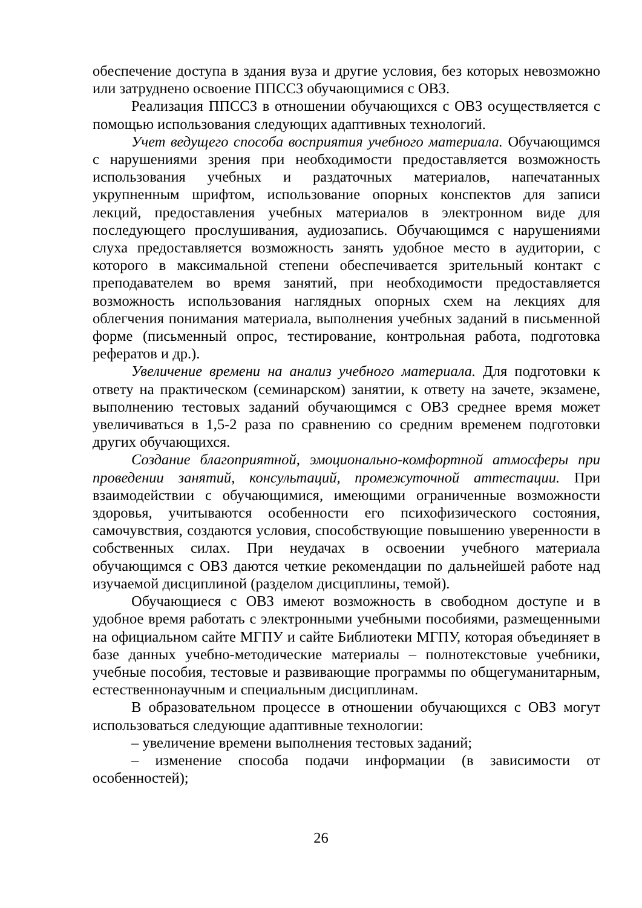обеспечение доступа в здания вуза и другие условия, без которых невозможно или затруднено освоение ППССЗ обучающимися с ОВЗ.
Реализация ППССЗ в отношении обучающихся с ОВЗ осуществляется с помощью использования следующих адаптивных технологий.
Учет ведущего способа восприятия учебного материала. Обучающимся с нарушениями зрения при необходимости предоставляется возможность использования учебных и раздаточных материалов, напечатанных укрупненным шрифтом, использование опорных конспектов для записи лекций, предоставления учебных материалов в электронном виде для последующего прослушивания, аудиозапись. Обучающимся с нарушениями слуха предоставляется возможность занять удобное место в аудитории, с которого в максимальной степени обеспечивается зрительный контакт с преподавателем во время занятий, при необходимости предоставляется возможность использования наглядных опорных схем на лекциях для облегчения понимания материала, выполнения учебных заданий в письменной форме (письменный опрос, тестирование, контрольная работа, подготовка рефератов и др.).
Увеличение времени на анализ учебного материала. Для подготовки к ответу на практическом (семинарском) занятии, к ответу на зачете, экзамене, выполнению тестовых заданий обучающимся с ОВЗ среднее время может увеличиваться в 1,5-2 раза по сравнению со средним временем подготовки других обучающихся.
Создание благоприятной, эмоционально-комфортной атмосферы при проведении занятий, консультаций, промежуточной аттестации. При взаимодействии с обучающимися, имеющими ограниченные возможности здоровья, учитываются особенности его психофизического состояния, самочувствия, создаются условия, способствующие повышению уверенности в собственных силах. При неудачах в освоении учебного материала обучающимся с ОВЗ даются четкие рекомендации по дальнейшей работе над изучаемой дисциплиной (разделом дисциплины, темой).
Обучающиеся с ОВЗ имеют возможность в свободном доступе и в удобное время работать с электронными учебными пособиями, размещенными на официальном сайте МГПУ и сайте Библиотеки МГПУ, которая объединяет в базе данных учебно-методические материалы – полнотекстовые учебники, учебные пособия, тестовые и развивающие программы по общегуманитарным, естественнонаучным и специальным дисциплинам.
В образовательном процессе в отношении обучающихся с ОВЗ могут использоваться следующие адаптивные технологии:
– увеличение времени выполнения тестовых заданий;
– изменение способа подачи информации (в зависимости от особенностей);
26